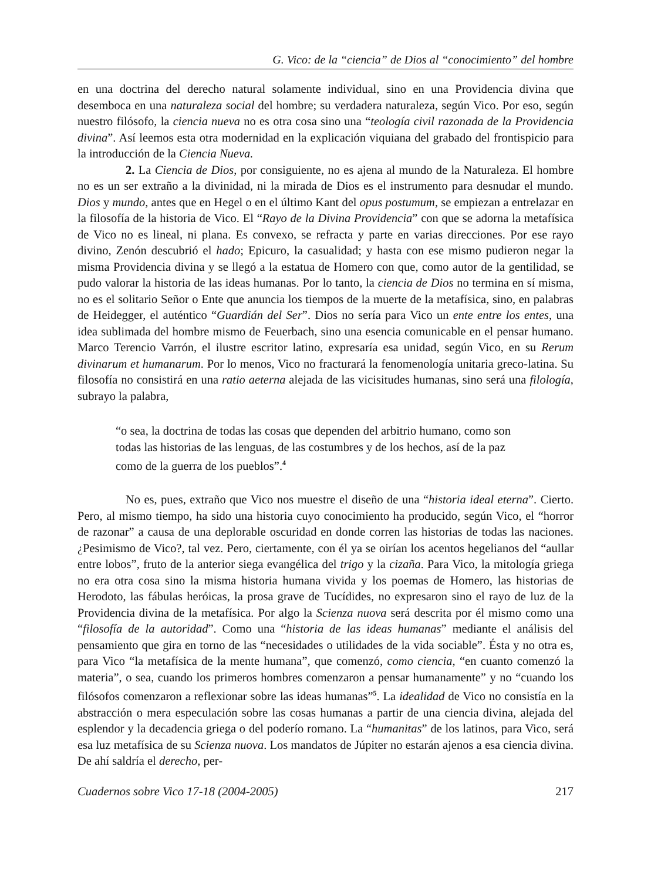G. Vico: de la “ciencia” de Dios al “conocimiento” del hombre
en una doctrina del derecho natural solamente individual, sino en una Providencia divina que desemboca en una naturaleza social del hombre; su verdadera naturaleza, según Vico. Por eso, según nuestro filósofo, la ciencia nueva no es otra cosa sino una “teología civil razonada de la Providencia divina”. Así leemos esta otra modernidad en la explicación viquiana del grabado del frontispicio para la introducción de la Ciencia Nueva.
2. La Ciencia de Dios, por consiguiente, no es ajena al mundo de la Naturaleza. El hombre no es un ser extraño a la divinidad, ni la mirada de Dios es el instrumento para desnudar el mundo. Dios y mundo, antes que en Hegel o en el último Kant del opus postumum, se empiezan a entrelazar en la filosofía de la historia de Vico. El “Rayo de la Divina Providencia” con que se adorna la metafísica de Vico no es lineal, ni plana. Es convexo, se refracta y parte en varias direcciones. Por ese rayo divino, Zenón descubrió el hado; Epicuro, la casualidad; y hasta con ese mismo pudieron negar la misma Providencia divina y se llegó a la estatua de Homero con que, como autor de la gentilidad, se pudo valorar la historia de las ideas humanas. Por lo tanto, la ciencia de Dios no termina en sí misma, no es el solitario Señor o Ente que anuncia los tiempos de la muerte de la metafísica, sino, en palabras de Heidegger, el auténtico “Guardián del Ser”. Dios no sería para Vico un ente entre los entes, una idea sublimada del hombre mismo de Feuerbach, sino una esencia comunicable en el pensar humano. Marco Terencio Varrón, el ilustre escritor latino, expresaría esa unidad, según Vico, en su Rerum divinarum et humanarum. Por lo menos, Vico no fracturará la fenomenología unitaria greco-latina. Su filosofía no consistirá en una ratio aeterna alejada de las vicisitudes humanas, sino será una filología, subrayo la palabra,
“o sea, la doctrina de todas las cosas que dependen del arbitrio humano, como son todas las historias de las lenguas, de las costumbres y de los hechos, así de la paz como de la guerra de los pueblos”.<sup>4</sup>
No es, pues, extraño que Vico nos muestre el diseño de una “historia ideal eterna”. Cierto. Pero, al mismo tiempo, ha sido una historia cuyo conocimiento ha producido, según Vico, el “horror de razonar” a causa de una deplorable oscuridad en donde corren las historias de todas las naciones. ¿Pesimismo de Vico?, tal vez. Pero, ciertamente, con él ya se oirían los acentos hegelianos del “aullar entre lobos”, fruto de la anterior siega evangélica del trigo y la cizaña. Para Vico, la mitología griega no era otra cosa sino la misma historia humana vivida y los poemas de Homero, las historias de Herodoto, las fábulas heróicas, la prosa grave de Tucídides, no expresaron sino el rayo de luz de la Providencia divina de la metafísica. Por algo la Scienza nuova será descrita por él mismo como una “filosofía de la autoridad”. Como una “historia de las ideas humanas” mediante el análisis del pensamiento que gira en torno de las “necesidades o utilidades de la vida sociable”. Ésta y no otra es, para Vico “la metafísica de la mente humana”, que comenzó, como ciencia, “en cuanto comenzó la materia”, o sea, cuando los primeros hombres comenzaron a pensar humanamente” y no “cuando los filósofos comenzaron a reflexionar sobre las ideas humanas”<sup>5</sup>. La idealidad de Vico no consistía en la abstracción o mera especulación sobre las cosas humanas a partir de una ciencia divina, alejada del esplendor y la decadencia griega o del poderío romano. La “humanitas” de los latinos, para Vico, será esa luz metafísica de su Scienza nuova. Los mandatos de Júpiter no estarán ajenos a esa ciencia divina. De ahí saldría el derecho, per-
Cuadernos sobre Vico 17-18 (2004-2005) 217